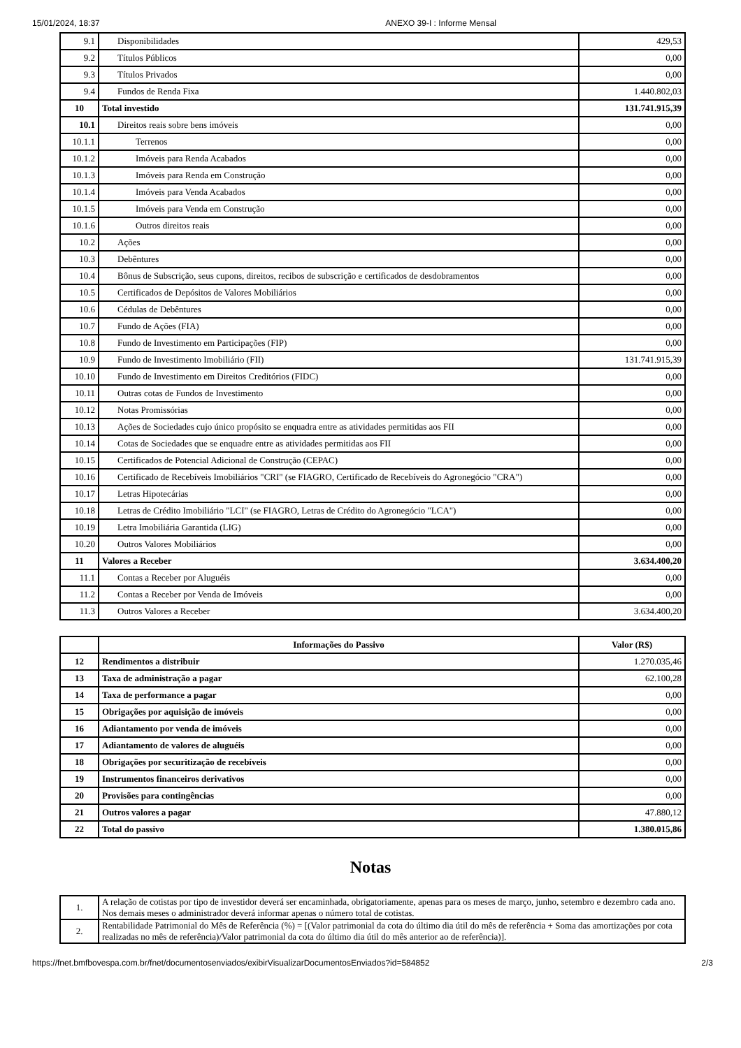15/01/2024, 18:37 ANEXO 39-I : Informe Mensal
| 9.1 | Disponibilidades | 429,53 |
| 9.2 | Títulos Públicos | 0,00 |
| 9.3 | Títulos Privados | 0,00 |
| 9.4 | Fundos de Renda Fixa | 1.440.802,03 |
| 10 | Total investido | 131.741.915,39 |
| 10.1 | Direitos reais sobre bens imóveis | 0,00 |
| 10.1.1 | Terrenos | 0,00 |
| 10.1.2 | Imóveis para Renda Acabados | 0,00 |
| 10.1.3 | Imóveis para Renda em Construção | 0,00 |
| 10.1.4 | Imóveis para Venda Acabados | 0,00 |
| 10.1.5 | Imóveis para Venda em Construção | 0,00 |
| 10.1.6 | Outros direitos reais | 0,00 |
| 10.2 | Ações | 0,00 |
| 10.3 | Debêntures | 0,00 |
| 10.4 | Bônus de Subscrição, seus cupons, direitos, recibos de subscrição e certificados de desdobramentos | 0,00 |
| 10.5 | Certificados de Depósitos de Valores Mobiliários | 0,00 |
| 10.6 | Cédulas de Debêntures | 0,00 |
| 10.7 | Fundo de Ações (FIA) | 0,00 |
| 10.8 | Fundo de Investimento em Participações (FIP) | 0,00 |
| 10.9 | Fundo de Investimento Imobiliário (FII) | 131.741.915,39 |
| 10.10 | Fundo de Investimento em Direitos Creditórios (FIDC) | 0,00 |
| 10.11 | Outras cotas de Fundos de Investimento | 0,00 |
| 10.12 | Notas Promissórias | 0,00 |
| 10.13 | Ações de Sociedades cujo único propósito se enquadra entre as atividades permitidas aos FII | 0,00 |
| 10.14 | Cotas de Sociedades que se enquadre entre as atividades permitidas aos FII | 0,00 |
| 10.15 | Certificados de Potencial Adicional de Construção (CEPAC) | 0,00 |
| 10.16 | Certificado de Recebíveis Imobiliários "CRI" (se FIAGRO, Certificado de Recebíveis do Agronegócio "CRA") | 0,00 |
| 10.17 | Letras Hipotecárias | 0,00 |
| 10.18 | Letras de Crédito Imobiliário "LCI" (se FIAGRO, Letras de Crédito do Agronegócio "LCA") | 0,00 |
| 10.19 | Letra Imobiliária Garantida (LIG) | 0,00 |
| 10.20 | Outros Valores Mobiliários | 0,00 |
| 11 | Valores a Receber | 3.634.400,20 |
| 11.1 | Contas a Receber por Aluguéis | 0,00 |
| 11.2 | Contas a Receber por Venda de Imóveis | 0,00 |
| 11.3 | Outros Valores a Receber | 3.634.400,20 |
| | Informações do Passivo | Valor (R$) |
| --- | --- | --- |
| 12 | Rendimentos a distribuir | 1.270.035,46 |
| 13 | Taxa de administração a pagar | 62.100,28 |
| 14 | Taxa de performance a pagar | 0,00 |
| 15 | Obrigações por aquisição de imóveis | 0,00 |
| 16 | Adiantamento por venda de imóveis | 0,00 |
| 17 | Adiantamento de valores de aluguéis | 0,00 |
| 18 | Obrigações por securitização de recebíveis | 0,00 |
| 19 | Instrumentos financeiros derivativos | 0,00 |
| 20 | Provisões para contingências | 0,00 |
| 21 | Outros valores a pagar | 47.880,12 |
| 22 | Total do passivo | 1.380.015,86 |
Notas
| 1. | A relação de cotistas por tipo de investidor deverá ser encaminhada, obrigatoriamente, apenas para os meses de março, junho, setembro e dezembro cada ano. Nos demais meses o administrador deverá informar apenas o número total de cotistas. |
| 2. | Rentabilidade Patrimonial do Mês de Referência (%) = [(Valor patrimonial da cota do último dia útil do mês de referência + Soma das amortizações por cota realizadas no mês de referência)/Valor patrimonial da cota do último dia útil do mês anterior ao de referência)]. |
https://fnet.bmfbovespa.com.br/fnet/documentosenviados/exibirVisualizarDocumentosEnviados?id=584852 2/3